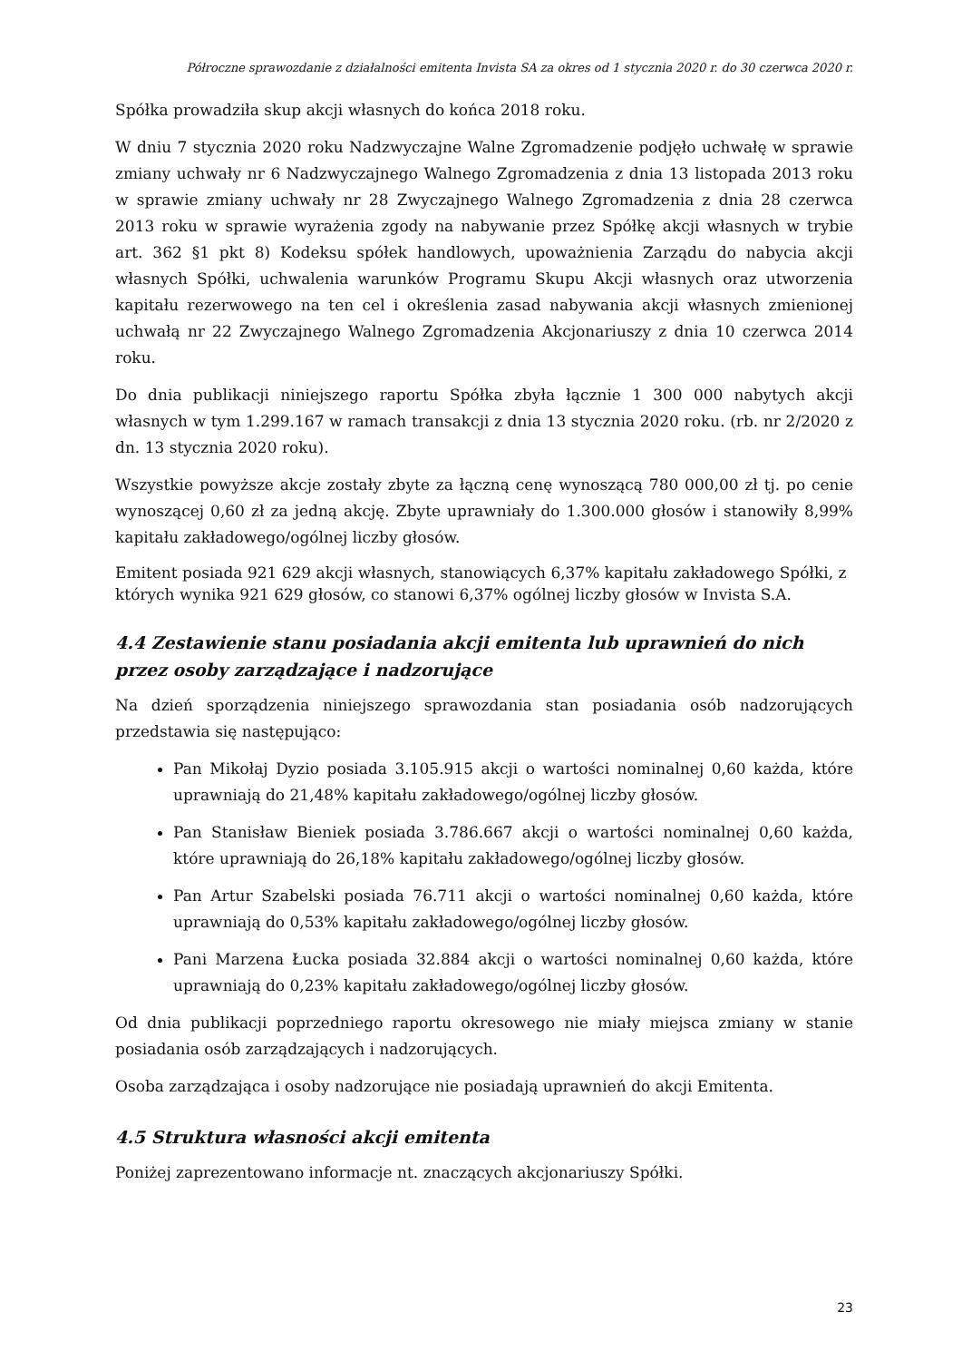Półroczne sprawozdanie z działalności emitenta Invista SA za okres od 1 stycznia 2020 r. do 30 czerwca 2020 r.
Spółka prowadziła skup akcji własnych do końca 2018 roku.
W dniu 7 stycznia 2020 roku Nadzwyczajne Walne Zgromadzenie podjęło uchwałę w sprawie zmiany uchwały nr 6 Nadzwyczajnego Walnego Zgromadzenia z dnia 13 listopada 2013 roku w sprawie zmiany uchwały nr 28 Zwyczajnego Walnego Zgromadzenia z dnia 28 czerwca 2013 roku w sprawie wyrażenia zgody na nabywanie przez Spółkę akcji własnych w trybie art. 362 §1 pkt 8) Kodeksu spółek handlowych, upoważnienia Zarządu do nabycia akcji własnych Spółki, uchwalenia warunków Programu Skupu Akcji własnych oraz utworzenia kapitału rezerwowego na ten cel i określenia zasad nabywania akcji własnych zmienionej uchwałą nr 22 Zwyczajnego Walnego Zgromadzenia Akcjonariuszy z dnia 10 czerwca 2014 roku.
Do dnia publikacji niniejszego raportu Spółka zbyła łącznie 1 300 000 nabytych akcji własnych w tym 1.299.167 w ramach transakcji z dnia 13 stycznia 2020 roku. (rb. nr 2/2020 z dn. 13 stycznia 2020 roku).
Wszystkie powyższe akcje zostały zbyte za łączną cenę wynoszącą 780 000,00 zł tj. po cenie wynoszącej 0,60 zł za jedną akcję. Zbyte uprawniały do 1.300.000 głosów i stanowiły 8,99% kapitału zakładowego/ogólnej liczby głosów.
Emitent posiada 921 629 akcji własnych, stanowiących 6,37% kapitału zakładowego Spółki, z których wynika 921 629 głosów, co stanowi 6,37% ogólnej liczby głosów w Invista S.A.
4.4 Zestawienie stanu posiadania akcji emitenta lub uprawnień do nich przez osoby zarządzające i nadzorujące
Na dzień sporządzenia niniejszego sprawozdania stan posiadania osób nadzorujących przedstawia się następująco:
Pan Mikołaj Dyzio posiada 3.105.915 akcji o wartości nominalnej 0,60 każda, które uprawniają do 21,48% kapitału zakładowego/ogólnej liczby głosów.
Pan Stanisław Bieniek posiada 3.786.667 akcji o wartości nominalnej 0,60 każda, które uprawniają do 26,18% kapitału zakładowego/ogólnej liczby głosów.
Pan Artur Szabelski posiada 76.711 akcji o wartości nominalnej 0,60 każda, które uprawniają do 0,53% kapitału zakładowego/ogólnej liczby głosów.
Pani Marzena Łucka posiada 32.884 akcji o wartości nominalnej 0,60 każda, które uprawniają do 0,23% kapitału zakładowego/ogólnej liczby głosów.
Od dnia publikacji poprzedniego raportu okresowego nie miały miejsca zmiany w stanie posiadania osób zarządzających i nadzorujących.
Osoba zarządzająca i osoby nadzorujące nie posiadają uprawnień do akcji Emitenta.
4.5 Struktura własności akcji emitenta
Poniżej zaprezentowano informacje nt. znaczących akcjonariuszy Spółki.
23